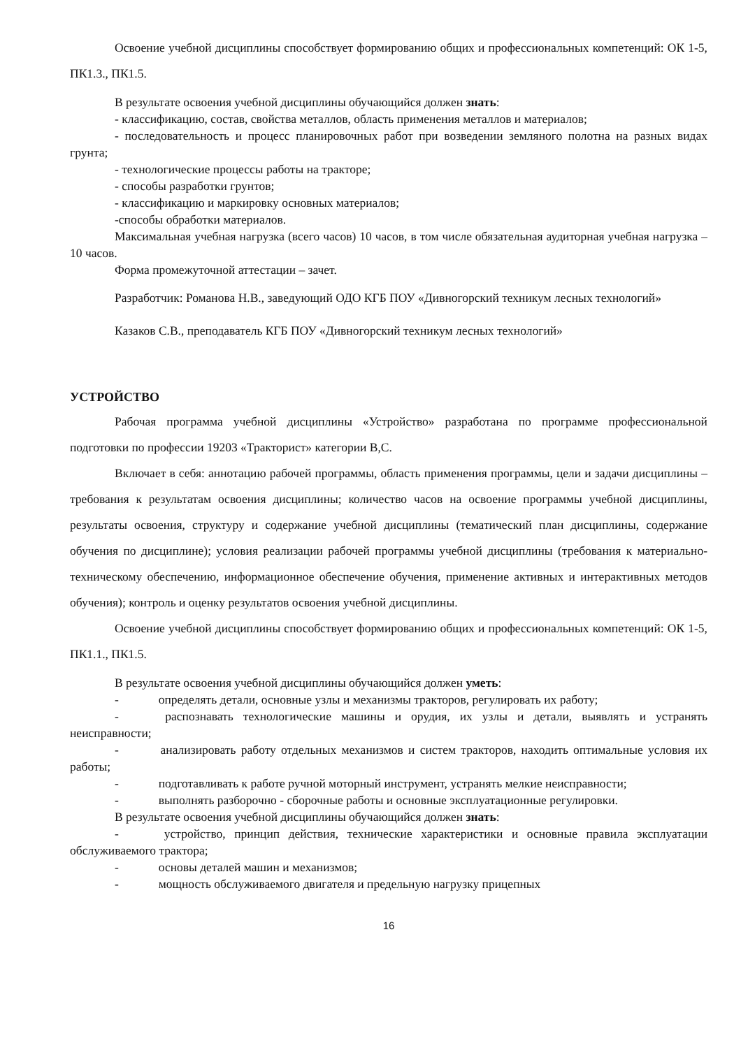Освоение учебной дисциплины способствует формированию общих и профессиональных компетенций: ОК 1-5, ПК1.3., ПК1.5.
В результате освоения учебной дисциплины обучающийся должен знать:
- классификацию, состав, свойства металлов, область применения металлов и материалов;
- последовательность и процесс планировочных работ при возведении земляного полотна на разных видах грунта;
- технологические процессы работы на тракторе;
- способы разработки грунтов;
- классификацию и маркировку основных материалов;
-способы обработки материалов.
Максимальная учебная нагрузка (всего часов) 10 часов, в том числе обязательная аудиторная учебная нагрузка – 10 часов.
Форма промежуточной аттестации – зачет.
Разработчик: Романова Н.В., заведующий ОДО КГБ ПОУ «Дивногорский техникум лесных технологий»
Казаков С.В., преподаватель КГБ ПОУ «Дивногорский техникум лесных технологий»
УСТРОЙСТВО
Рабочая программа учебной дисциплины «Устройство» разработана по программе профессиональной подготовки по профессии 19203 «Тракторист» категории В,С.
Включает в себя: аннотацию рабочей программы, область применения программы, цели и задачи дисциплины – требования к результатам освоения дисциплины; количество часов на освоение программы учебной дисциплины, результаты освоения, структуру и содержание учебной дисциплины (тематический план дисциплины, содержание обучения по дисциплине); условия реализации рабочей программы учебной дисциплины (требования к материально-техническому обеспечению, информационное обеспечение обучения, применение активных и интерактивных методов обучения); контроль и оценку результатов освоения учебной дисциплины.
Освоение учебной дисциплины способствует формированию общих и профессиональных компетенций: ОК 1-5, ПК1.1., ПК1.5.
В результате освоения учебной дисциплины обучающийся должен уметь:
-    определять детали, основные узлы и механизмы тракторов, регулировать их работу;
-    распознавать технологические машины и орудия, их узлы и детали, выявлять и устранять неисправности;
-    анализировать работу отдельных механизмов и систем тракторов, находить оптимальные условия их работы;
-    подготавливать к работе ручной моторный инструмент, устранять мелкие неисправности;
-    выполнять разборочно - сборочные работы и основные эксплуатационные регулировки.
В результате освоения учебной дисциплины обучающийся должен знать:
-    устройство, принцип действия, технические характеристики и основные правила эксплуатации обслуживаемого трактора;
-    основы деталей машин и механизмов;
-    мощность обслуживаемого двигателя и предельную нагрузку прицепных
16